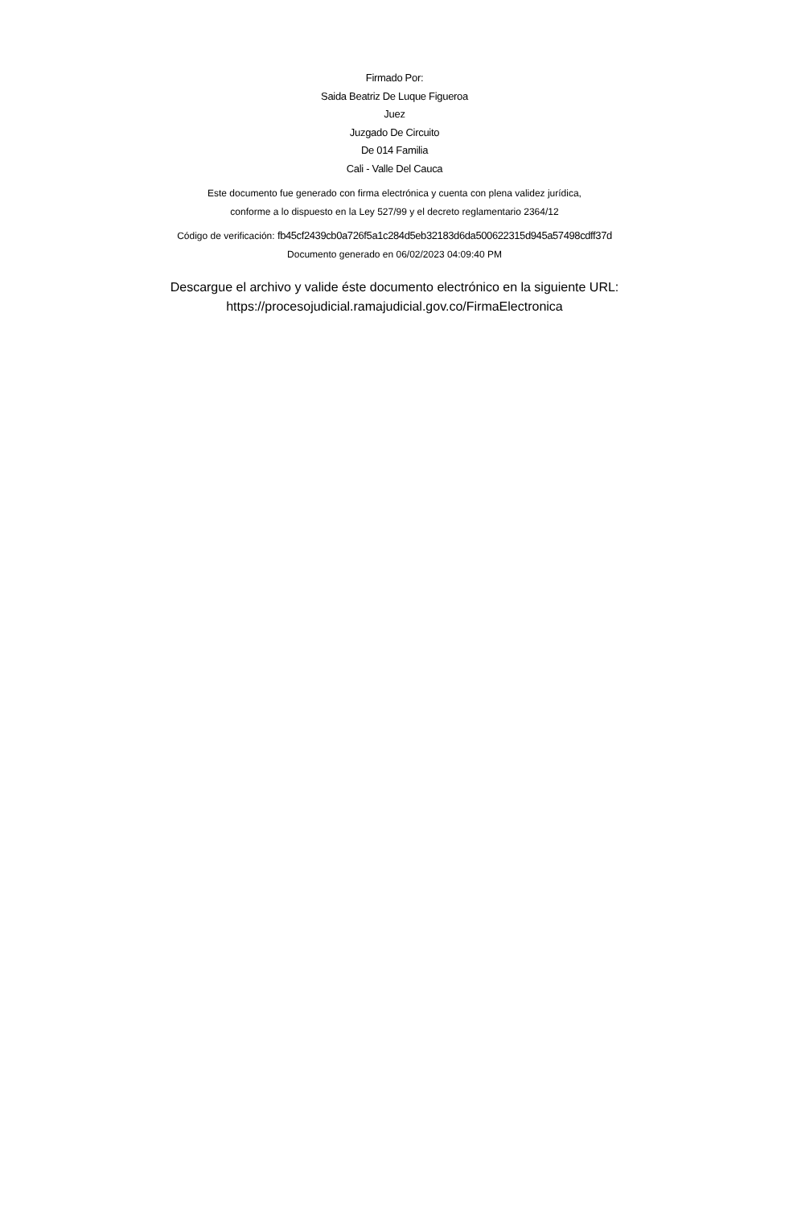Firmado Por:
Saida Beatriz De Luque Figueroa
Juez
Juzgado De Circuito
De 014 Familia
Cali - Valle Del Cauca
Este documento fue generado con firma electrónica y cuenta con plena validez jurídica,
conforme a lo dispuesto en la Ley 527/99 y el decreto reglamentario 2364/12
Código de verificación: fb45cf2439cb0a726f5a1c284d5eb32183d6da500622315d945a57498cdff37d
Documento generado en 06/02/2023 04:09:40 PM
Descargue el archivo y valide éste documento electrónico en la siguiente URL:
https://procesojudicial.ramajudicial.gov.co/FirmaElectronica